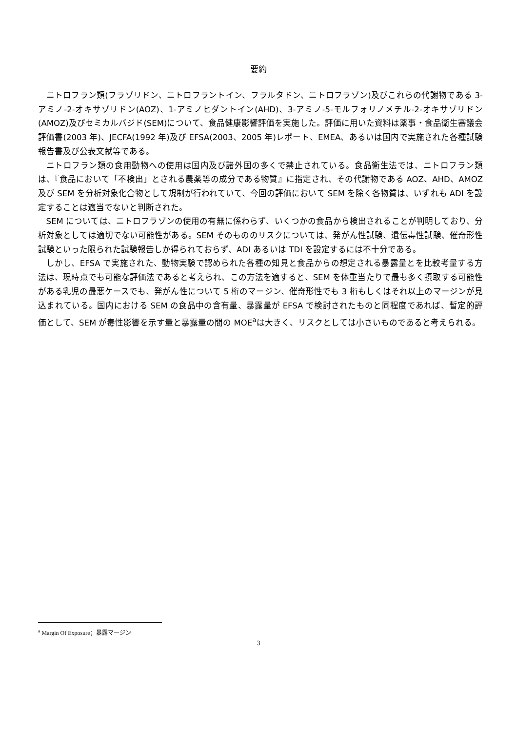要約
ニトロフラン類(フラゾリドン、ニトロフラントイン、フラルタドン、ニトロフラゾン)及びこれらの代謝物である 3-アミノ-2-オキサゾリドン(AOZ)、1-アミノヒダントイン(AHD)、3-アミノ-5-モルフォリノメチル-2-オキサゾリドン(AMOZ)及びセミカルバジド(SEM)について、食品健康影響評価を実施した。評価に用いた資料は薬事・食品衛生審議会評価書(2003 年)、JECFA(1992 年)及び EFSA(2003、2005 年)レポート、EMEA、あるいは国内で実施された各種試験報告書及び公表文献等である。
ニトロフラン類の食用動物への使用は国内及び諸外国の多くで禁止されている。食品衛生法では、ニトロフラン類は、『食品において「不検出」とされる農薬等の成分である物質』に指定され、その代謝物である AOZ、AHD、AMOZ 及び SEM を分析対象化合物として規制が行われていて、今回の評価において SEM を除く各物質は、いずれも ADI を設定することは適当でないと判断された。
SEM については、ニトロフラゾンの使用の有無に係わらず、いくつかの食品から検出されることが判明しており、分析対象としては適切でない可能性がある。SEM そのもののリスクについては、発がん性試験、遺伝毒性試験、催奇形性試験といった限られた試験報告しか得られておらず、ADI あるいは TDI を設定するには不十分である。
しかし、EFSA で実施された、動物実験で認められた各種の知見と食品からの想定される暴露量とを比較考量する方法は、現時点でも可能な評価法であると考えられ、この方法を適すると、SEM を体重当たりで最も多く摂取する可能性がある乳児の最悪ケースでも、発がん性について 5 桁のマージン、催奇形性でも 3 桁もしくはそれ以上のマージンが見込まれている。国内における SEM の食品中の含有量、暴露量が EFSA で検討されたものと同程度であれば、暫定的評価として、SEM が毒性影響を示す量と暴露量の間の MOE<sup>a</sup>は大きく、リスクとしては小さいものであると考えられる。
<sup>a</sup> Margin Of Exposure；暴露マージン
3